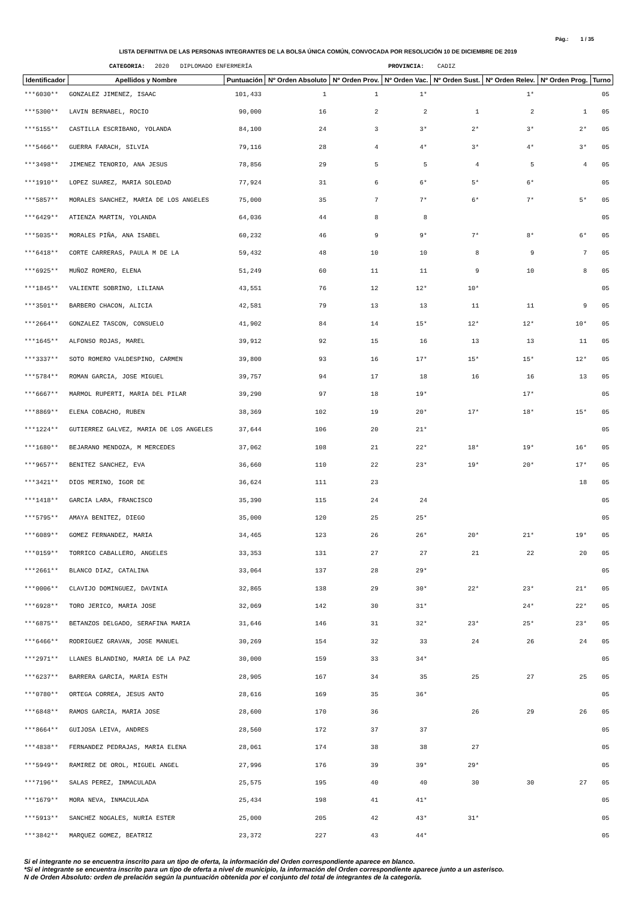Pág.: 1 / 35
LISTA DEFINITIVA DE LAS PERSONAS INTEGRANTES DE LA BOLSA ÚNICA COMÚN, CONVOCADA POR RESOLUCIÓN 10 DE DICIEMBRE DE 2019
CATEGORIA: 2020 DIPLOMADO ENFERMERÍA PROVINCIA: CADIZ
| Identificador | Apellidos y Nombre | Puntuación | Nº Orden Absoluto | Nº Orden Prov. | Nº Orden Vac. | Nº Orden Sust. | Nº Orden Relev. | Nº Orden Prog. | Turno |
| --- | --- | --- | --- | --- | --- | --- | --- | --- | --- |
| ***6030** | GONZALEZ JIMENEZ, ISAAC | 101,433 | 1 | 1 | 1* | | 1* | | 05 |
| ***5300** | LAVIN BERNABEL, ROCIO | 90,000 | 16 | 2 | 2 | 1 | 2 | 1 | 05 |
| ***5155** | CASTILLA ESCRIBANO, YOLANDA | 84,100 | 24 | 3 | 3* | 2* | 3* | 2* | 05 |
| ***5466** | GUERRA FARACH, SILVIA | 79,116 | 28 | 4 | 4* | 3* | 4* | 3* | 05 |
| ***3498** | JIMENEZ TENORIO, ANA JESUS | 78,856 | 29 | 5 | 5 | 4 | 5 | 4 | 05 |
| ***1910** | LOPEZ SUAREZ, MARIA SOLEDAD | 77,924 | 31 | 6 | 6* | 5* | 6* | | 05 |
| ***5857** | MORALES SANCHEZ, MARIA DE LOS ANGELES | 75,000 | 35 | 7 | 7* | 6* | 7* | 5* | 05 |
| ***6429** | ATIENZA MARTIN, YOLANDA | 64,036 | 44 | 8 | 8 | | | | 05 |
| ***5035** | MORALES PIÑA, ANA ISABEL | 60,232 | 46 | 9 | 9* | 7* | 8* | 6* | 05 |
| ***6418** | CORTE CARRERAS, PAULA M DE LA | 59,432 | 48 | 10 | 10 | 8 | 9 | 7 | 05 |
| ***6925** | MUÑOZ ROMERO, ELENA | 51,249 | 60 | 11 | 11 | 9 | 10 | 8 | 05 |
| ***1845** | VALIENTE SOBRINO, LILIANA | 43,551 | 76 | 12 | 12* | 10* | | | 05 |
| ***3501** | BARBERO CHACON, ALICIA | 42,581 | 79 | 13 | 13 | 11 | 11 | 9 | 05 |
| ***2664** | GONZALEZ TASCON, CONSUELO | 41,902 | 84 | 14 | 15* | 12* | 12* | 10* | 05 |
| ***1645** | ALFONSO ROJAS, MAREL | 39,912 | 92 | 15 | 16 | 13 | 13 | 11 | 05 |
| ***3337** | SOTO ROMERO VALDESPINO, CARMEN | 39,800 | 93 | 16 | 17* | 15* | 15* | 12* | 05 |
| ***5784** | ROMAN GARCIA, JOSE MIGUEL | 39,757 | 94 | 17 | 18 | 16 | 16 | 13 | 05 |
| ***6667** | MARMOL RUPERTI, MARIA DEL PILAR | 39,290 | 97 | 18 | 19* | | 17* | | 05 |
| ***8869** | ELENA COBACHO, RUBEN | 38,369 | 102 | 19 | 20* | 17* | 18* | 15* | 05 |
| ***1224** | GUTIERREZ GALVEZ, MARIA DE LOS ANGELES | 37,644 | 106 | 20 | 21* | | | | 05 |
| ***1680** | BEJARANO MENDOZA, M MERCEDES | 37,062 | 108 | 21 | 22* | 18* | 19* | 16* | 05 |
| ***9657** | BENITEZ SANCHEZ, EVA | 36,660 | 110 | 22 | 23* | 19* | 20* | 17* | 05 |
| ***3421** | DIOS MERINO, IGOR DE | 36,624 | 111 | 23 | | | | 18 | 05 |
| ***1418** | GARCIA LARA, FRANCISCO | 35,390 | 115 | 24 | 24 | | | | 05 |
| ***5795** | AMAYA BENITEZ, DIEGO | 35,000 | 120 | 25 | 25* | | | | 05 |
| ***6089** | GOMEZ FERNANDEZ, MARIA | 34,465 | 123 | 26 | 26* | 20* | 21* | 19* | 05 |
| ***0159** | TORRICO CABALLERO, ANGELES | 33,353 | 131 | 27 | 27 | 21 | 22 | 20 | 05 |
| ***2661** | BLANCO DIAZ, CATALINA | 33,064 | 137 | 28 | 29* | | | | 05 |
| ***0006** | CLAVIJO DOMINGUEZ, DAVINIA | 32,865 | 138 | 29 | 30* | 22* | 23* | 21* | 05 |
| ***6928** | TORO JERICO, MARIA JOSE | 32,069 | 142 | 30 | 31* | | 24* | 22* | 05 |
| ***6875** | BETANZOS DELGADO, SERAFINA MARIA | 31,646 | 146 | 31 | 32* | 23* | 25* | 23* | 05 |
| ***6466** | RODRIGUEZ GRAVAN, JOSE MANUEL | 30,269 | 154 | 32 | 33 | 24 | 26 | 24 | 05 |
| ***2971** | LLANES BLANDINO, MARIA DE LA PAZ | 30,000 | 159 | 33 | 34* | | | | 05 |
| ***6237** | BARRERA GARCIA, MARIA ESTH | 28,905 | 167 | 34 | 35 | 25 | 27 | 25 | 05 |
| ***0780** | ORTEGA CORREA, JESUS ANTO | 28,616 | 169 | 35 | 36* | | | | 05 |
| ***6848** | RAMOS GARCIA, MARIA JOSE | 28,600 | 170 | 36 | | 26 | 29 | 26 | 05 |
| ***8664** | GUIJOSA LEIVA, ANDRES | 28,560 | 172 | 37 | 37 | | | | 05 |
| ***4838** | FERNANDEZ PEDRAJAS, MARIA ELENA | 28,061 | 174 | 38 | 38 | 27 | | | 05 |
| ***5949** | RAMIREZ DE OROL, MIGUEL ANGEL | 27,996 | 176 | 39 | 39* | 29* | | | 05 |
| ***7196** | SALAS PEREZ, INMACULADA | 25,575 | 195 | 40 | 40 | 30 | 30 | 27 | 05 |
| ***1679** | MORA NEVA, INMACULADA | 25,434 | 198 | 41 | 41* | | | | 05 |
| ***5913** | SANCHEZ NOGALES, NURIA ESTER | 25,000 | 205 | 42 | 43* | 31* | | | 05 |
| ***3842** | MARQUEZ GOMEZ, BEATRIZ | 23,372 | 227 | 43 | 44* | | | | 05 |
Si el integrante no se encuentra inscrito para un tipo de oferta, la información del Orden correspondiente aparece en blanco.
*Si el integrante se encuentra inscrito para un tipo de oferta a nivel de municipio, la información del Orden correspondiente aparece junto a un asterisco.
N de Orden Absoluto: orden de prelación según la puntuación obtenida por el conjunto del total de integrantes de la categoría.